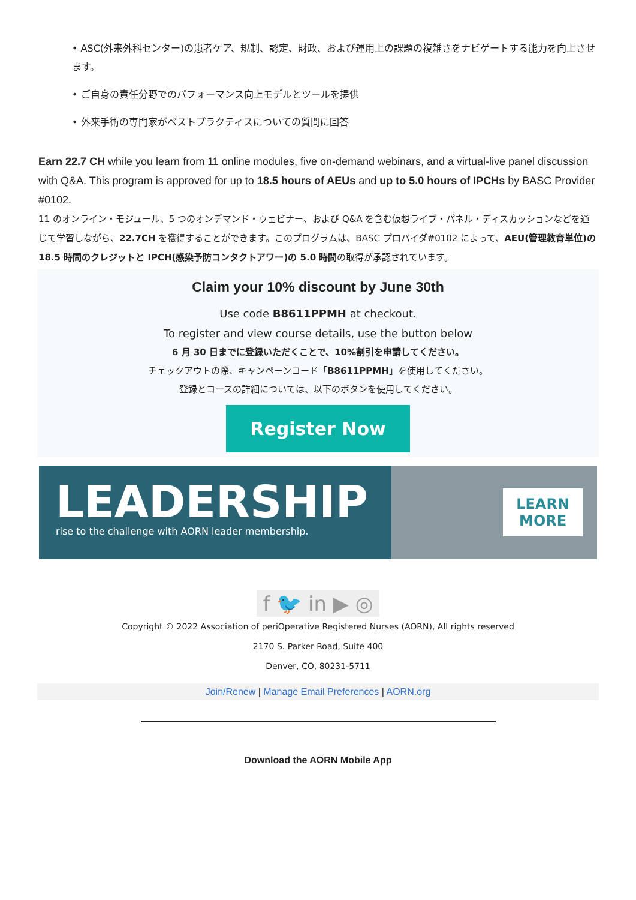• ASC(外来外科センター)の患者ケア、規制、認定、財政、および運用上の課題の複雑さをナビゲートする能力を向上させます。
• ご自身の責任分野でのパフォーマンス向上モデルとツールを提供
• 外来手術の専門家がベストプラクティスについての質問に回答
Earn 22.7 CH while you learn from 11 online modules, five on-demand webinars, and a virtual-live panel discussion with Q&A. This program is approved for up to 18.5 hours of AEUs and up to 5.0 hours of IPCHs by BASC Provider #0102.
11 のオンライン・モジュール、5 つのオンデマンド・ウェビナー、および Q&A を含む仮想ライブ・パネル・ディスカッションなどを通じて学習しながら、22.7CH を獲得することができます。このプログラムは、BASC プロバイダ#0102 によって、AEU(管理教育単位)の 18.5 時間のクレジットと IPCH(感染予防コンタクトアワー)の 5.0 時間の取得が承認されています。
Claim your 10% discount by June 30th
Use code B8611PPMH at checkout.
To register and view course details, use the button below
6 月 30 日までに登録いただくことで、10%割引を申請してください。
チェックアウトの際、キャンペーンコード「B8611PPMH」を使用してください。
登録とコースの詳細については、以下のボタンを使用してください。
Register Now
LEADERSHIP
rise to the challenge with AORN leader membership.
LEARN
MORE
f 🐦 in ▶ ◎
Copyright © 2022 Association of periOperative Registered Nurses (AORN), All rights reserved
2170 S. Parker Road, Suite 400
Denver, CO, 80231-5711
Join/Renew | Manage Email Preferences | AORN.org
Download the AORN Mobile App